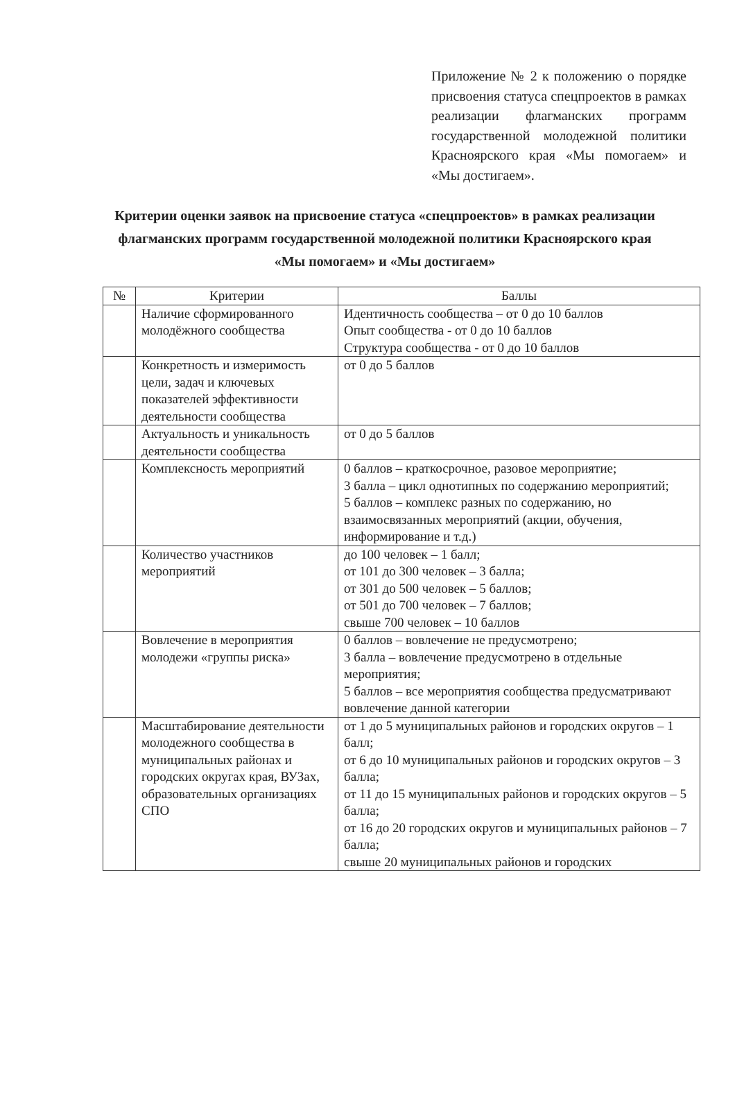Приложение № 2 к положению о порядке присвоения статуса спецпроектов в рамках реализации флагманских программ государственной молодежной политики Красноярского края «Мы помогаем» и «Мы достигаем».
Критерии оценки заявок на присвоение статуса «спецпроектов» в рамках реализации флагманских программ государственной молодежной политики Красноярского края «Мы помогаем» и «Мы достигаем»
| № | Критерии | Баллы |
| --- | --- | --- |
| | Наличие сформированного молодёжного сообщества | Идентичность сообщества – от 0 до 10 баллов Опыт сообщества - от 0 до 10 баллов Структура сообщества - от 0 до 10 баллов |
| | Конкретность и измеримость цели, задач и ключевых показателей эффективности деятельности сообщества | от 0 до 5 баллов |
| | Актуальность и уникальность деятельности сообщества | от 0 до 5 баллов |
| | Комплексность мероприятий | 0 баллов – краткосрочное, разовое мероприятие; 3 балла – цикл однотипных по содержанию мероприятий; 5 баллов – комплекс разных по содержанию, но взаимосвязанных мероприятий (акции, обучения, информирование и т.д.) |
| | Количество участников мероприятий | до 100 человек – 1 балл; от 101 до 300 человек – 3 балла; от 301 до 500 человек – 5 баллов; от 501 до 700 человек – 7 баллов; свыше 700 человек – 10 баллов |
| | Вовлечение в мероприятия молодежи «группы риска» | 0 баллов – вовлечение не предусмотрено; 3 балла – вовлечение предусмотрено в отдельные мероприятия; 5 баллов – все мероприятия сообщества предусматривают вовлечение данной категории |
| | Масштабирование деятельности молодежного сообщества в муниципальных районах и городских округах края, ВУЗах, образовательных организациях СПО | от 1 до 5 муниципальных районов и городских округов – 1 балл; от 6 до 10 муниципальных районов и городских округов – 3 балла; от 11 до 15 муниципальных районов и городских округов – 5 балла; от 16 до 20 городских округов и муниципальных районов – 7 балла; свыше 20 муниципальных районов и городских |